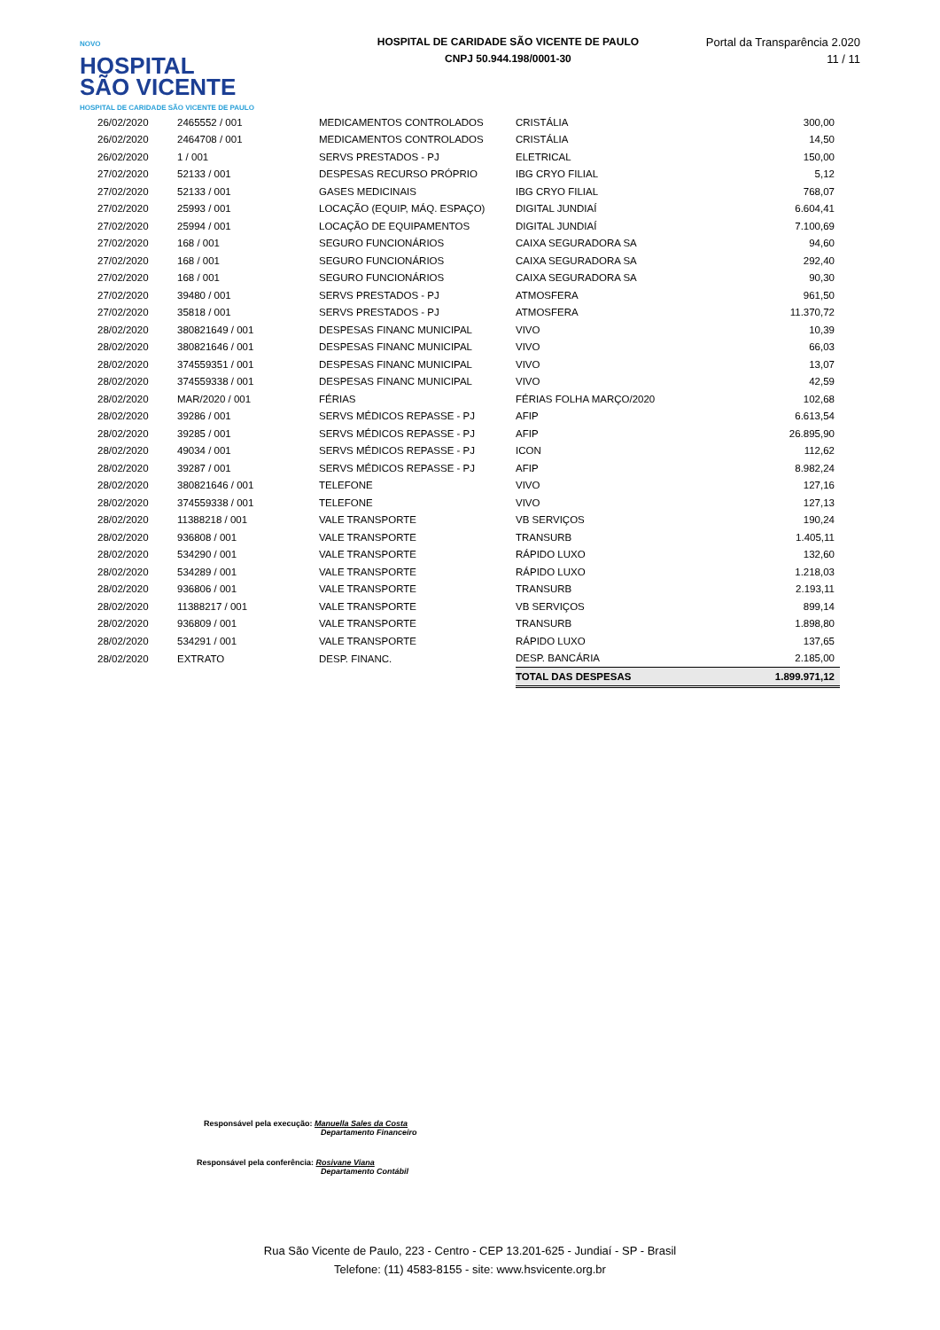NOVO
HOSPITAL
SÃO VICENTE
HOSPITAL DE CARIDADE SÃO VICENTE DE PAULO
HOSPITAL DE CARIDADE SÃO VICENTE DE PAULO
CNPJ 50.944.198/0001-30
Portal da Transparência 2.020
11 / 11
| 26/02/2020 | 2465552 / 001 | MEDICAMENTOS CONTROLADOS | CRISTÁLIA | 300,00 |
| 26/02/2020 | 2464708 / 001 | MEDICAMENTOS CONTROLADOS | CRISTÁLIA | 14,50 |
| 26/02/2020 | 1 / 001 | SERVS PRESTADOS - PJ | ELETRICAL | 150,00 |
| 27/02/2020 | 52133 / 001 | DESPESAS RECURSO PRÓPRIO | IBG CRYO FILIAL | 5,12 |
| 27/02/2020 | 52133 / 001 | GASES MEDICINAIS | IBG CRYO FILIAL | 768,07 |
| 27/02/2020 | 25993 / 001 | LOCAÇÃO (EQUIP, MÁQ. ESPAÇO) | DIGITAL JUNDIAÍ | 6.604,41 |
| 27/02/2020 | 25994 / 001 | LOCAÇÃO DE EQUIPAMENTOS | DIGITAL JUNDIAÍ | 7.100,69 |
| 27/02/2020 | 168 / 001 | SEGURO FUNCIONÁRIOS | CAIXA SEGURADORA SA | 94,60 |
| 27/02/2020 | 168 / 001 | SEGURO FUNCIONÁRIOS | CAIXA SEGURADORA SA | 292,40 |
| 27/02/2020 | 168 / 001 | SEGURO FUNCIONÁRIOS | CAIXA SEGURADORA SA | 90,30 |
| 27/02/2020 | 39480 / 001 | SERVS PRESTADOS - PJ | ATMOSFERA | 961,50 |
| 27/02/2020 | 35818 / 001 | SERVS PRESTADOS - PJ | ATMOSFERA | 11.370,72 |
| 28/02/2020 | 380821649 / 001 | DESPESAS FINANC MUNICIPAL | VIVO | 10,39 |
| 28/02/2020 | 380821646 / 001 | DESPESAS FINANC MUNICIPAL | VIVO | 66,03 |
| 28/02/2020 | 374559351 / 001 | DESPESAS FINANC MUNICIPAL | VIVO | 13,07 |
| 28/02/2020 | 374559338 / 001 | DESPESAS FINANC MUNICIPAL | VIVO | 42,59 |
| 28/02/2020 | MAR/2020 / 001 | FÉRIAS | FÉRIAS FOLHA MARÇO/2020 | 102,68 |
| 28/02/2020 | 39286 / 001 | SERVS MÉDICOS REPASSE - PJ | AFIP | 6.613,54 |
| 28/02/2020 | 39285 / 001 | SERVS MÉDICOS REPASSE - PJ | AFIP | 26.895,90 |
| 28/02/2020 | 49034 / 001 | SERVS MÉDICOS REPASSE - PJ | ICON | 112,62 |
| 28/02/2020 | 39287 / 001 | SERVS MÉDICOS REPASSE - PJ | AFIP | 8.982,24 |
| 28/02/2020 | 380821646 / 001 | TELEFONE | VIVO | 127,16 |
| 28/02/2020 | 374559338 / 001 | TELEFONE | VIVO | 127,13 |
| 28/02/2020 | 11388218 / 001 | VALE TRANSPORTE | VB SERVIÇOS | 190,24 |
| 28/02/2020 | 936808 / 001 | VALE TRANSPORTE | TRANSURB | 1.405,11 |
| 28/02/2020 | 534290 / 001 | VALE TRANSPORTE | RÁPIDO LUXO | 132,60 |
| 28/02/2020 | 534289 / 001 | VALE TRANSPORTE | RÁPIDO LUXO | 1.218,03 |
| 28/02/2020 | 936806 / 001 | VALE TRANSPORTE | TRANSURB | 2.193,11 |
| 28/02/2020 | 11388217 / 001 | VALE TRANSPORTE | VB SERVIÇOS | 899,14 |
| 28/02/2020 | 936809 / 001 | VALE TRANSPORTE | TRANSURB | 1.898,80 |
| 28/02/2020 | 534291 / 001 | VALE TRANSPORTE | RÁPIDO LUXO | 137,65 |
| 28/02/2020 | EXTRATO | DESP. FINANC. | DESP. BANCÁRIA | 2.185,00 |
| | | | TOTAL DAS DESPESAS | 1.899.971,12 |
Responsável pela execução: Manuella Sales da Costa
Departamento Financeiro
Responsável pela conferência: Rosivane Viana
Departamento Contábil
Rua São Vicente de Paulo, 223 - Centro - CEP 13.201-625 - Jundiaí - SP - Brasil
Telefone: (11) 4583-8155 - site: www.hsvicente.org.br